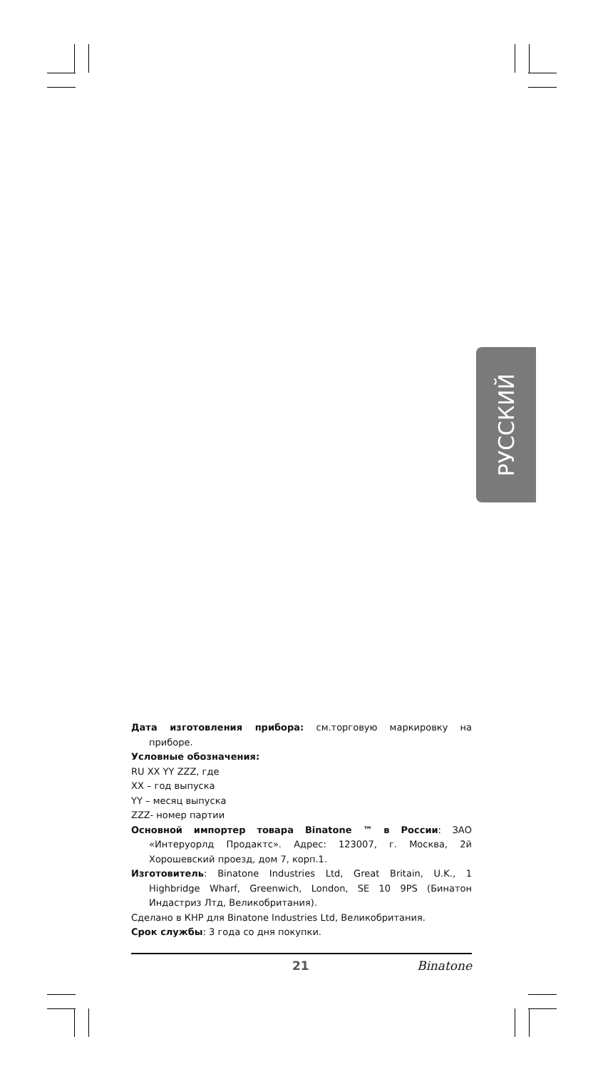РУССКИЙ
Дата изготовления прибора: см.торговую маркировку на приборе.
Условные обозначения:
RU XX YY ZZZ, где
XX – год выпуска
YY – месяц выпуска
ZZZ- номер партии
Основной импортер товара Binatone ™ в России: ЗАО «Интеруорлд Продактс». Адрес: 123007, г. Москва, 2й Хорошевский проезд, дом 7, корп.1.
Изготовитель: Binatone Industries Ltd, Great Britain, U.K., 1 Highbridge Wharf, Greenwich, London, SE 10 9PS (Бинатон Индастриз Лтд, Великобритания).
Сделано в КНР для Binatone Industries Ltd, Великобритания.
Срок службы: 3 года со дня покупки.
21 Binatone